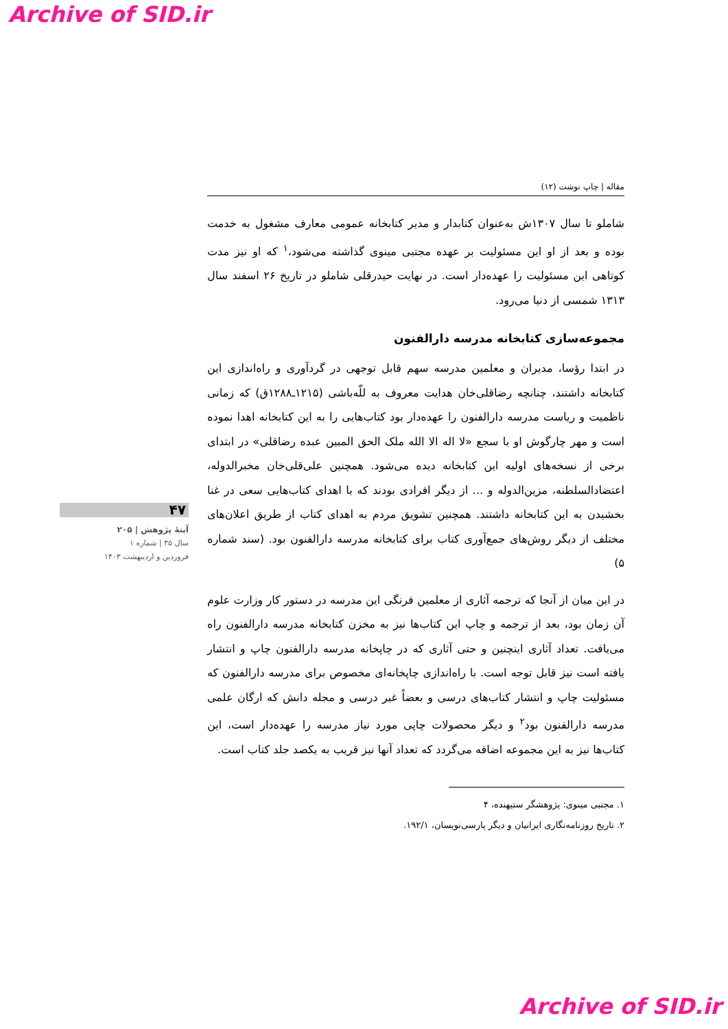Archive of SID.ir
مقاله | چاپ نوشت (۱۲)
شاملو تا سال ۱۳۰۷ش به‌عنوان کتابدار و مدیر کتابخانه عمومی معارف مشغول به خدمت بوده و بعد از او این مسئولیت بر عهده مجتبی مینوی گذاشته می‌شود،<sup>۱</sup> که او نیز مدت کوتاهی این مسئولیت را عهده‌دار است. در نهایت حیدرقلی شاملو در تاریخ ۲۶ اسفند سال ۱۳۱۳ شمسی از دنیا می‌رود.
مجموعه‌سازی کتابخانه مدرسه دارالفنون
در ابتدا رؤسا، مدیران و معلمین مدرسه سهم قابل توجهی در گردآوری و راه‌اندازی این کتابخانه داشتند، چنانچه رضاقلی‌خان هدایت معروف به للّه‌باشی (۱۲۱۵ـ۱۲۸۸ق) که زمانی ناظمیت و ریاست مدرسه دارالفنون را عهده‌دار بود کتاب‌هایی را به این کتابخانه اهدا نموده است و مهر چارگوش او با سجع «لا اله الا الله ملک الحق المبین عبده رضاقلی» در ابتدای برخی از نسخه‌های اولیه این کتابخانه دیده می‌شود. همچنین علی‌قلی‌خان مخبرالدوله، اعتضادالسلطنه، مزین‌الدوله و ... از دیگر افرادی بودند که با اهدای کتاب‌هایی سعی در غنا بخشیدن به این کتابخانه داشتند. همچنین تشویق مردم به اهدای کتاب از طریق اعلان‌های مختلف از دیگر روش‌های جمع‌آوری کتاب برای کتابخانه مدرسه دارالفنون بود. (سند شماره ۵)
در این میان از آنجا که ترجمه آثاری از معلمین فرنگی این مدرسه در دستور کار وزارت علوم آن زمان بود، بعد از ترجمه و چاپ این کتاب‌ها نیز به مخزن کتابخانه مدرسه دارالفنون راه می‌یافت. تعداد آثاری اینچنین و حتی آثاری که در چاپخانه مدرسه دارالفنون چاپ و انتشار یافته است نیز قابل توجه است. با راه‌اندازی چاپخانه‌ای مخصوص برای مدرسه دارالفنون که مسئولیت چاپ و انتشار کتاب‌های درسی و بعضاً غیر درسی و مجله دانش که ارگان علمی مدرسه دارالفنون بود<sup>۲</sup> و دیگر محصولات چاپی مورد نیاز مدرسه را عهده‌دار است، این کتاب‌ها نیز به این مجموعه اضافه می‌گردد که تعداد آنها نیز قریب به یکصد جلد کتاب است.
۱. مجتبی مینوی: پژوهشگر ستیهنده، ۴
۲. تاریخ روزنامه‌نگاری ایرانیان و دیگر پارسی‌نویسان، ۱۹۲/۱.
۴۷
آینهٔ پژوهش | ۲۰۵
سال ۳۵ | شماره ۱
فروردین و اردیبهشت ۱۴۰۳
Archive of SID.ir